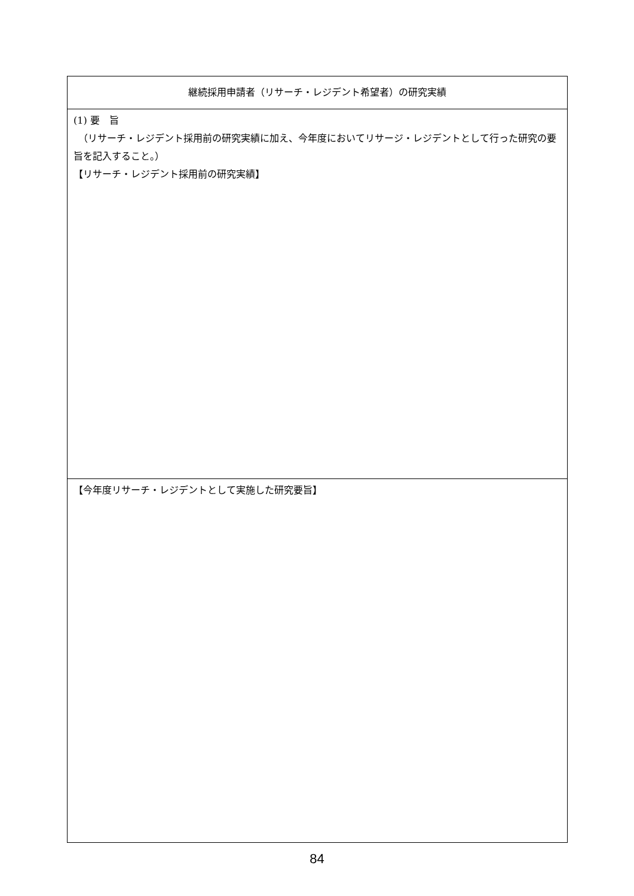| 継続採用申請者（リサーチ・レジデント希望者）の研究実績 |
| (1) 要 旨 （リサーチ・レジデント採用前の研究実績に加え、今年度においてリサージ・レジデントとして行った研究の要旨を記入すること。） 【リサーチ・レジデント採用前の研究実績】 |
| 【今年度リサーチ・レジデントとして実施した研究要旨】 |
84